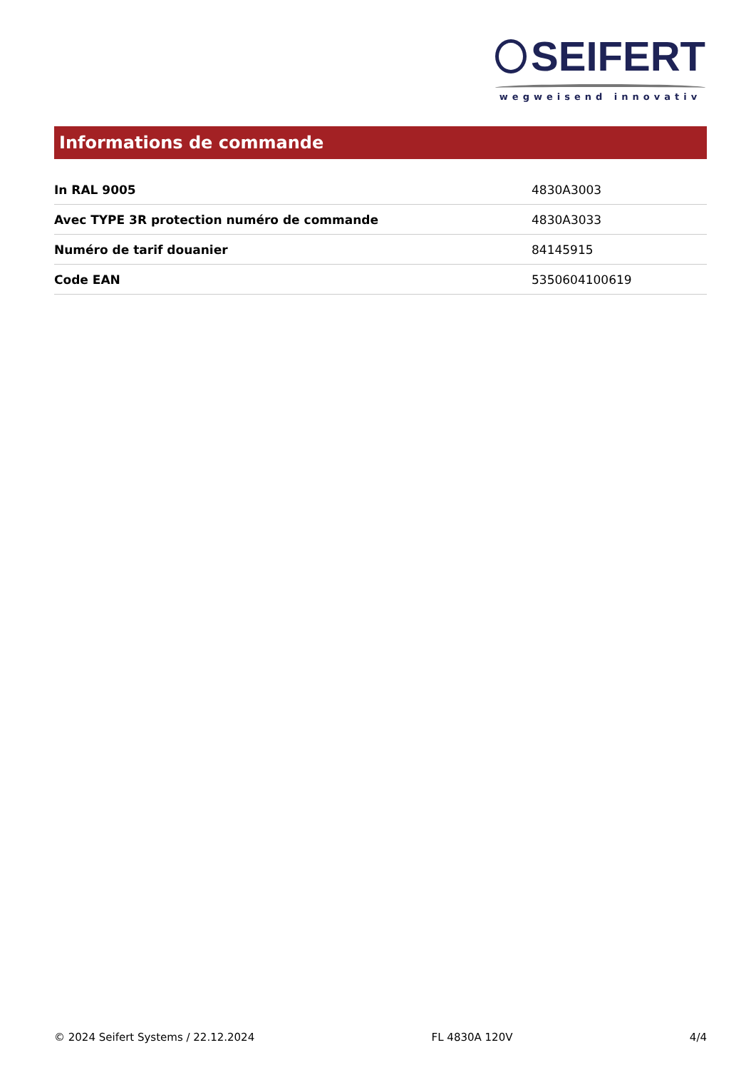SEIFERT
wegweisend innovativ
Informations de commande
| In RAL 9005 | 4830A3003 |
| Avec TYPE 3R protection numéro de commande | 4830A3033 |
| Numéro de tarif douanier | 84145915 |
| Code EAN | 5350604100619 |
© 2024 Seifert Systems / 22.12.2024 FL 4830A 120V 4/4